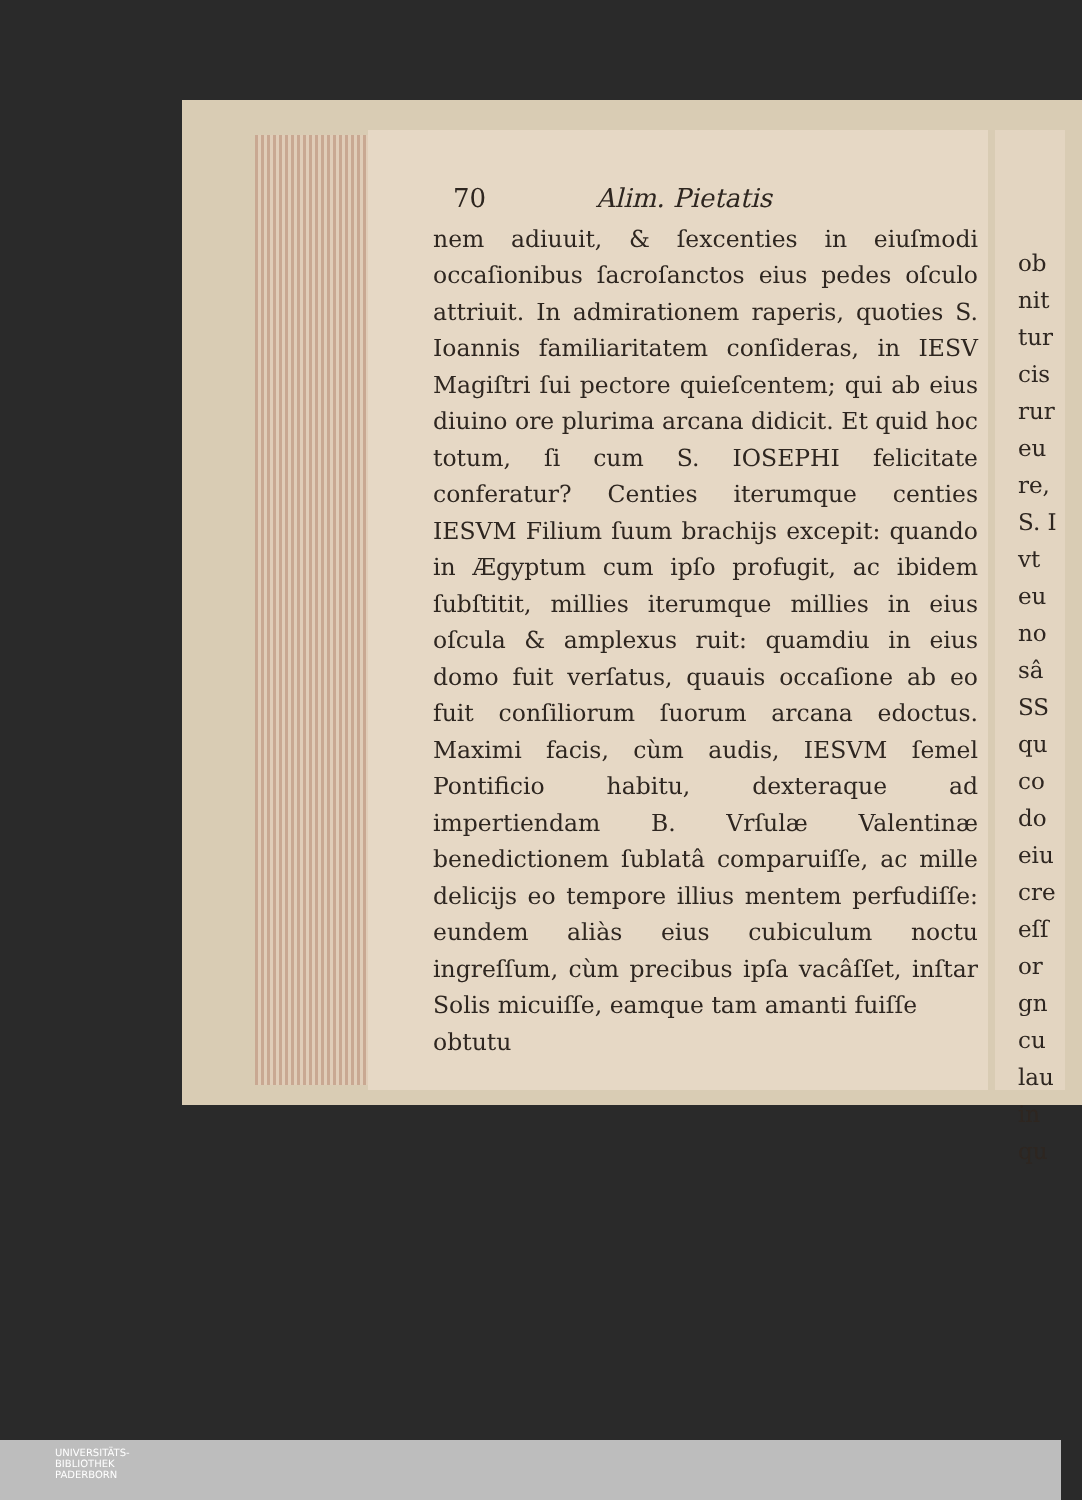70 Alim. Pietatis
nem adiuuit, & ſexcenties in eiuſmodi occaſionibus ſacroſanctos eius pedes oſculo attriuit. In admirationem raperis, quoties S. Ioannis familiaritatem conſideras, in IESV Magiſtri ſui pectore quieſcentem; qui ab eius diuino ore plurima arcana didicit. Et quid hoc totum, ſi cum S. IOSEPHI felicitate conferatur? Centies iterumque centies IESVM Filium ſuum brachijs excepit: quando in Ægyptum cum ipſo profugit, ac ibidem ſubſtitit, millies iterumque millies in eius oſcula & amplexus ruit: quamdiu in eius domo fuit verſatus, quauis occaſione ab eo fuit conſiliorum ſuorum arcana edoctus. Maximi facis, cùm audis, IESVM ſemel Pontificio habitu, dexteraque ad impertiendam B. Vrſulæ Valentinæ benedictionem ſublatâ comparuiſſe, ac mille delicijs eo tempore illius mentem perfudiſſe: eundem aliàs eius cubiculum noctu ingreſſum, cùm precibus ipſa vacâſſet, inſtar Solis micuiſſe, eamque tam amanti fuiſſe
obtutu
ob
nit
tur
cis
rur
eu
re,
S. I
vt
eu
no
sâ
SS
qu
co
do
eiu
cre
eſſ
or
gn
cu
lau
in
qu
UNIVERSITÄTS-
BIBLIOTHEK
PADERBORN